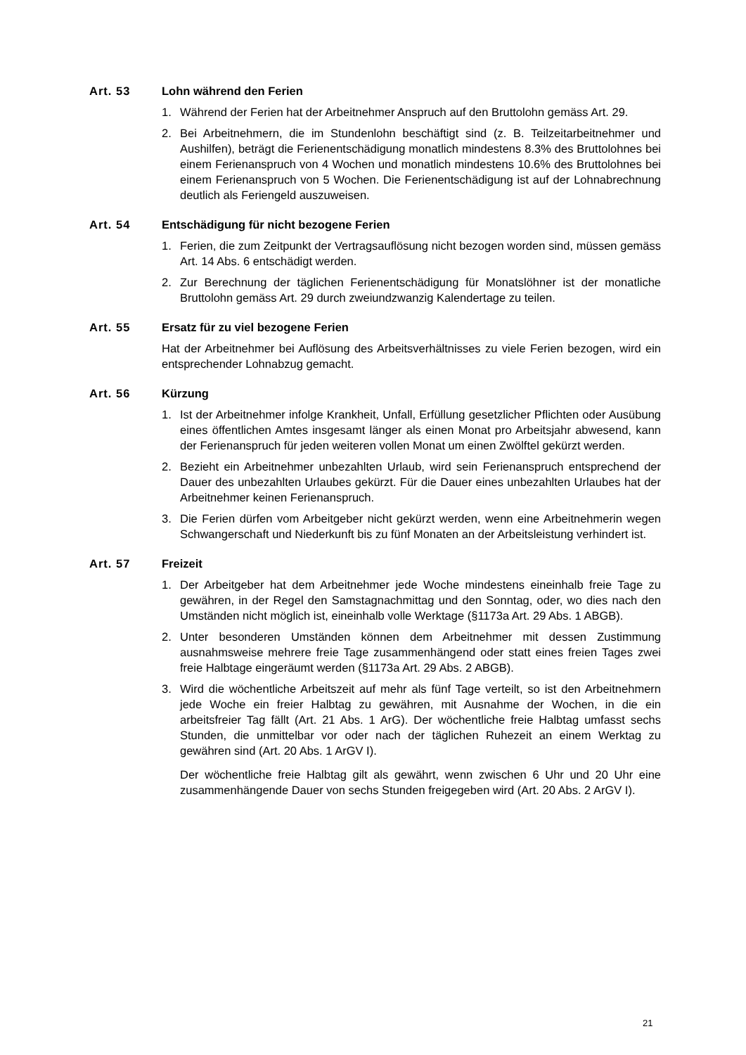Art. 53 Lohn während den Ferien
1. Während der Ferien hat der Arbeitnehmer Anspruch auf den Bruttolohn gemäss Art. 29.
2. Bei Arbeitnehmern, die im Stundenlohn beschäftigt sind (z. B. Teilzeitarbeitnehmer und Aushilfen), beträgt die Ferienentschädigung monatlich mindestens 8.3% des Bruttolohnes bei einem Ferienanspruch von 4 Wochen und monatlich mindestens 10.6% des Bruttolohnes bei einem Ferienanspruch von 5 Wochen. Die Ferienentschädigung ist auf der Lohnabrechnung deutlich als Feriengeld auszuweisen.
Art. 54 Entschädigung für nicht bezogene Ferien
1. Ferien, die zum Zeitpunkt der Vertragsauflösung nicht bezogen worden sind, müssen gemäss Art. 14 Abs. 6 entschädigt werden.
2. Zur Berechnung der täglichen Ferienentschädigung für Monatslöhner ist der monatliche Bruttolohn gemäss Art. 29 durch zweiundzwanzig Kalendertage zu teilen.
Art. 55 Ersatz für zu viel bezogene Ferien
Hat der Arbeitnehmer bei Auflösung des Arbeitsverhältnisses zu viele Ferien bezogen, wird ein entsprechender Lohnabzug gemacht.
Art. 56 Kürzung
1. Ist der Arbeitnehmer infolge Krankheit, Unfall, Erfüllung gesetzlicher Pflichten oder Ausübung eines öffentlichen Amtes insgesamt länger als einen Monat pro Arbeitsjahr abwesend, kann der Ferienanspruch für jeden weiteren vollen Monat um einen Zwölftel gekürzt werden.
2. Bezieht ein Arbeitnehmer unbezahlten Urlaub, wird sein Ferienanspruch entsprechend der Dauer des unbezahlten Urlaubes gekürzt. Für die Dauer eines unbezahlten Urlaubes hat der Arbeitnehmer keinen Ferienanspruch.
3. Die Ferien dürfen vom Arbeitgeber nicht gekürzt werden, wenn eine Arbeitnehmerin wegen Schwangerschaft und Niederkunft bis zu fünf Monaten an der Arbeitsleistung verhindert ist.
Art. 57 Freizeit
1. Der Arbeitgeber hat dem Arbeitnehmer jede Woche mindestens eineinhalb freie Tage zu gewähren, in der Regel den Samstagnachmittag und den Sonntag, oder, wo dies nach den Umständen nicht möglich ist, eineinhalb volle Werktage (§1173a Art. 29 Abs. 1 ABGB).
2. Unter besonderen Umständen können dem Arbeitnehmer mit dessen Zustimmung ausnahmsweise mehrere freie Tage zusammenhängend oder statt eines freien Tages zwei freie Halbtage eingeräumt werden (§1173a Art. 29 Abs. 2 ABGB).
3. Wird die wöchentliche Arbeitszeit auf mehr als fünf Tage verteilt, so ist den Arbeitnehmern jede Woche ein freier Halbtag zu gewähren, mit Ausnahme der Wochen, in die ein arbeitsfreier Tag fällt (Art. 21 Abs. 1 ArG). Der wöchentliche freie Halbtag umfasst sechs Stunden, die unmittelbar vor oder nach der täglichen Ruhezeit an einem Werktag zu gewähren sind (Art. 20 Abs. 1 ArGV I).
Der wöchentliche freie Halbtag gilt als gewährt, wenn zwischen 6 Uhr und 20 Uhr eine zusammenhängende Dauer von sechs Stunden freigegeben wird (Art. 20 Abs. 2 ArGV I).
21